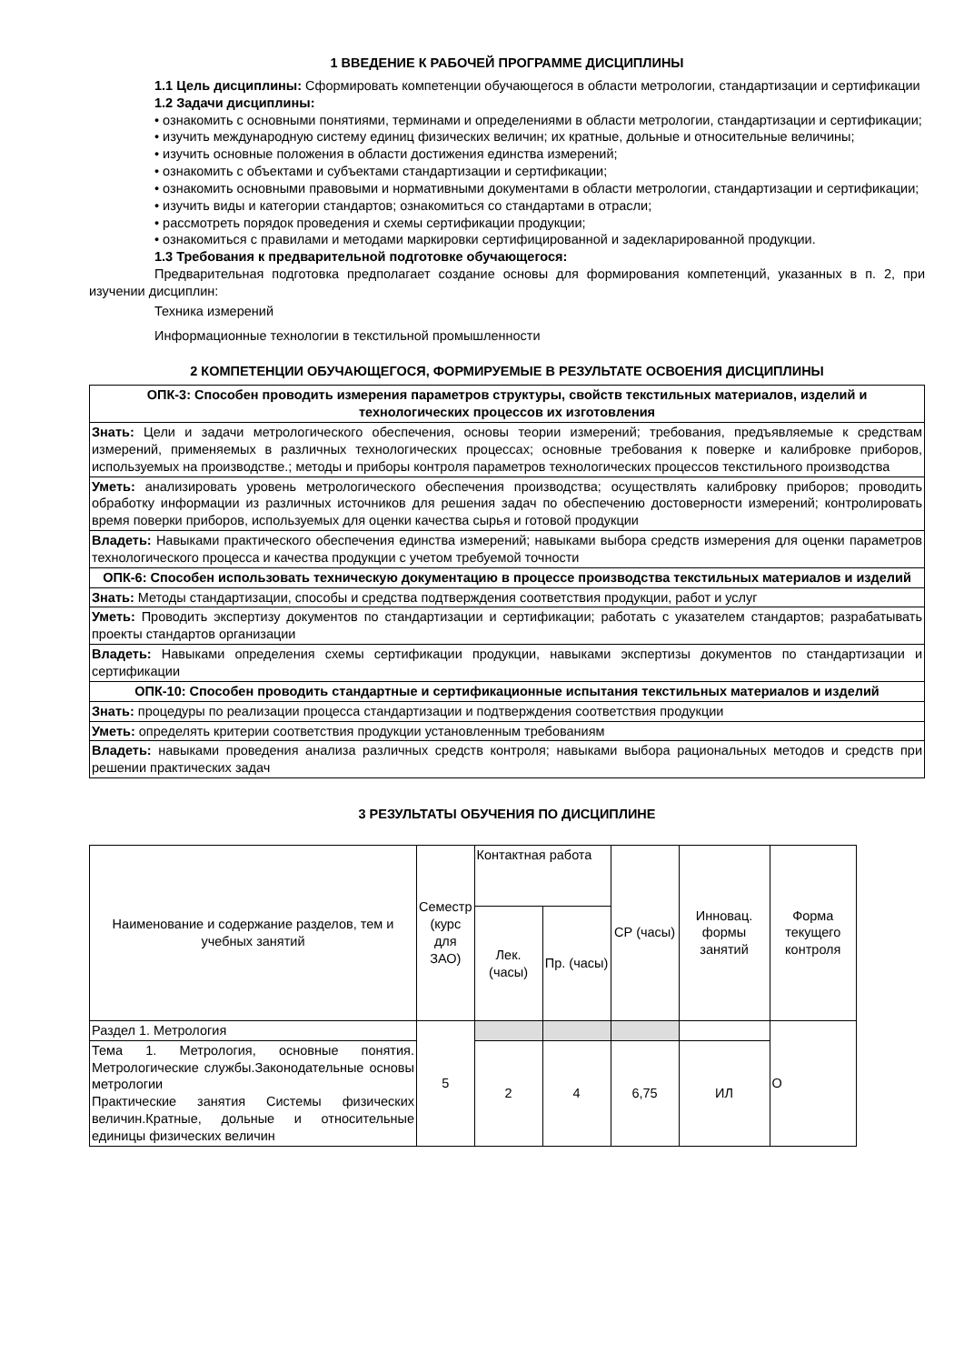1 ВВЕДЕНИЕ К РАБОЧЕЙ ПРОГРАММЕ ДИСЦИПЛИНЫ
1.1 Цель дисциплины: Сформировать компетенции обучающегося в области метрологии, стандартизации и сертификации
1.2 Задачи дисциплины:
• ознакомить с основными понятиями, терминами и определениями в области метрологии, стандартизации и сертификации;
• изучить международную систему единиц физических величин; их кратные, дольные и относительные величины;
• изучить основные положения в области достижения единства измерений;
• ознакомить с объектами и субъектами стандартизации и сертификации;
• ознакомить основными правовыми и нормативными документами в области метрологии, стандартизации и сертификации;
• изучить виды и категории стандартов; ознакомиться со стандартами в отрасли;
• рассмотреть порядок проведения и схемы сертификации продукции;
• ознакомиться с правилами и методами маркировки сертифицированной и задекларированной продукции.
1.3 Требования к предварительной подготовке обучающегося:
Предварительная подготовка предполагает создание основы для формирования компетенций, указанных в п. 2, при изучении дисциплин:
Техника измерений
Информационные технологии в текстильной промышленности
2 КОМПЕТЕНЦИИ ОБУЧАЮЩЕГОСЯ, ФОРМИРУЕМЫЕ В РЕЗУЛЬТАТЕ ОСВОЕНИЯ ДИСЦИПЛИНЫ
| ОПК-3: Способен проводить измерения параметров структуры, свойств текстильных материалов, изделий и технологических процессов их изготовления |
| Знать: Цели и задачи метрологического обеспечения, основы теории измерений; требования, предъявляемые к средствам измерений, применяемых в различных технологических процессах; основные требования к поверке и калибровке приборов, используемых на производстве.; методы и приборы контроля параметров технологических процессов текстильного производства |
| Уметь: анализировать уровень метрологического обеспечения производства; осуществлять калибровку приборов; проводить обработку информации из различных источников для решения задач по обеспечению достоверности измерений; контролировать время поверки приборов, используемых для оценки качества сырья и готовой продукции |
| Владеть: Навыками практического обеспечения единства измерений; навыками выбора средств измерения для оценки параметров технологического процесса и качества продукции с учетом требуемой точности |
| ОПК-6: Способен использовать техническую документацию в процессе производства текстильных материалов и изделий |
| Знать: Методы стандартизации, способы и средства подтверждения соответствия продукции, работ и услуг |
| Уметь: Проводить экспертизу документов по стандартизации и сертификации; работать с указателем стандартов; разрабатывать проекты стандартов организации |
| Владеть: Навыками определения схемы сертификации продукции, навыками экспертизы документов по стандартизации и сертификации |
| ОПК-10: Способен проводить стандартные и сертификационные испытания текстильных материалов и изделий |
| Знать: процедуры по реализации процесса стандартизации и подтверждения соответствия продукции |
| Уметь: определять критерии соответствия продукции установленным требованиям |
| Владеть: навыками проведения анализа различных средств контроля; навыками выбора рациональных методов и средств при решении практических задач |
3 РЕЗУЛЬТАТЫ ОБУЧЕНИЯ ПО ДИСЦИПЛИНЕ
| Наименование и содержание разделов, тем и учебных занятий | Семестр (курс для ЗАО) | Контактная работа | | СР (часы) | Инновац. формы занятий | Форма текущего контроля |
| --- | --- | --- | --- | --- | --- | --- |
| | | Лек. (часы) | Пр. (часы) | | | |
| Раздел 1. Метрология | 5 | | | | | О |
| Тема 1. Метрология, основные понятия. Метрологические службы.Законодательные основы метрологии Практические занятия Системы физических величин.Кратные, дольные и относительные единицы физических величин | | 2 | 4 | 6,75 | ИЛ | |